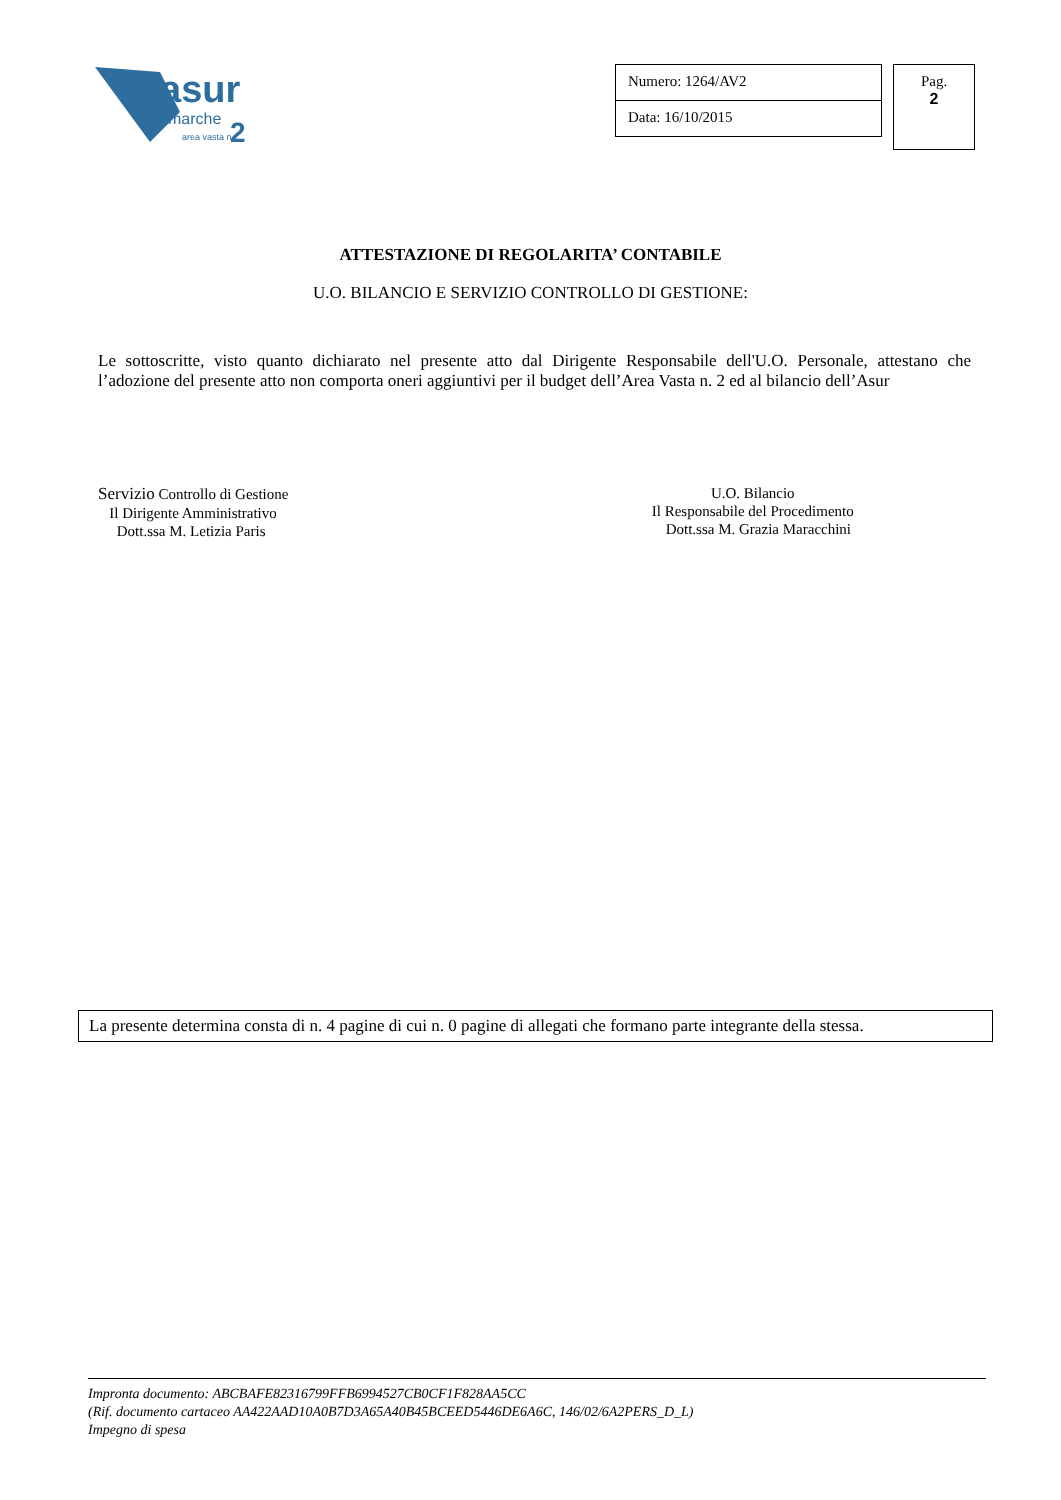asur
marche
area vasta n.
2
Numero: 1264/AV2
Data: 16/10/2015
Pag.
2
ATTESTAZIONE DI REGOLARITA’ CONTABILE
U.O. BILANCIO E SERVIZIO CONTROLLO DI GESTIONE:
Le sottoscritte, visto quanto dichiarato nel presente atto dal Dirigente Responsabile dell'U.O. Personale, attestano che l’adozione del presente atto non comporta oneri aggiuntivi per il budget dell’Area Vasta n. 2 ed al bilancio dell’Asur
Servizio Controllo di Gestione
Il Dirigente Amministrativo
Dott.ssa M. Letizia Paris
U.O. Bilancio
Il Responsabile del Procedimento
Dott.ssa M. Grazia Maracchini
La presente determina consta di n. 4 pagine di cui n. 0 pagine di allegati che formano parte integrante della stessa.
Impronta documento: ABCBAFE82316799FFB6994527CB0CF1F828AA5CC
(Rif. documento cartaceo AA422AAD10A0B7D3A65A40B45BCEED5446DE6A6C, 146/02/6A2PERS_D_L)
Impegno di spesa